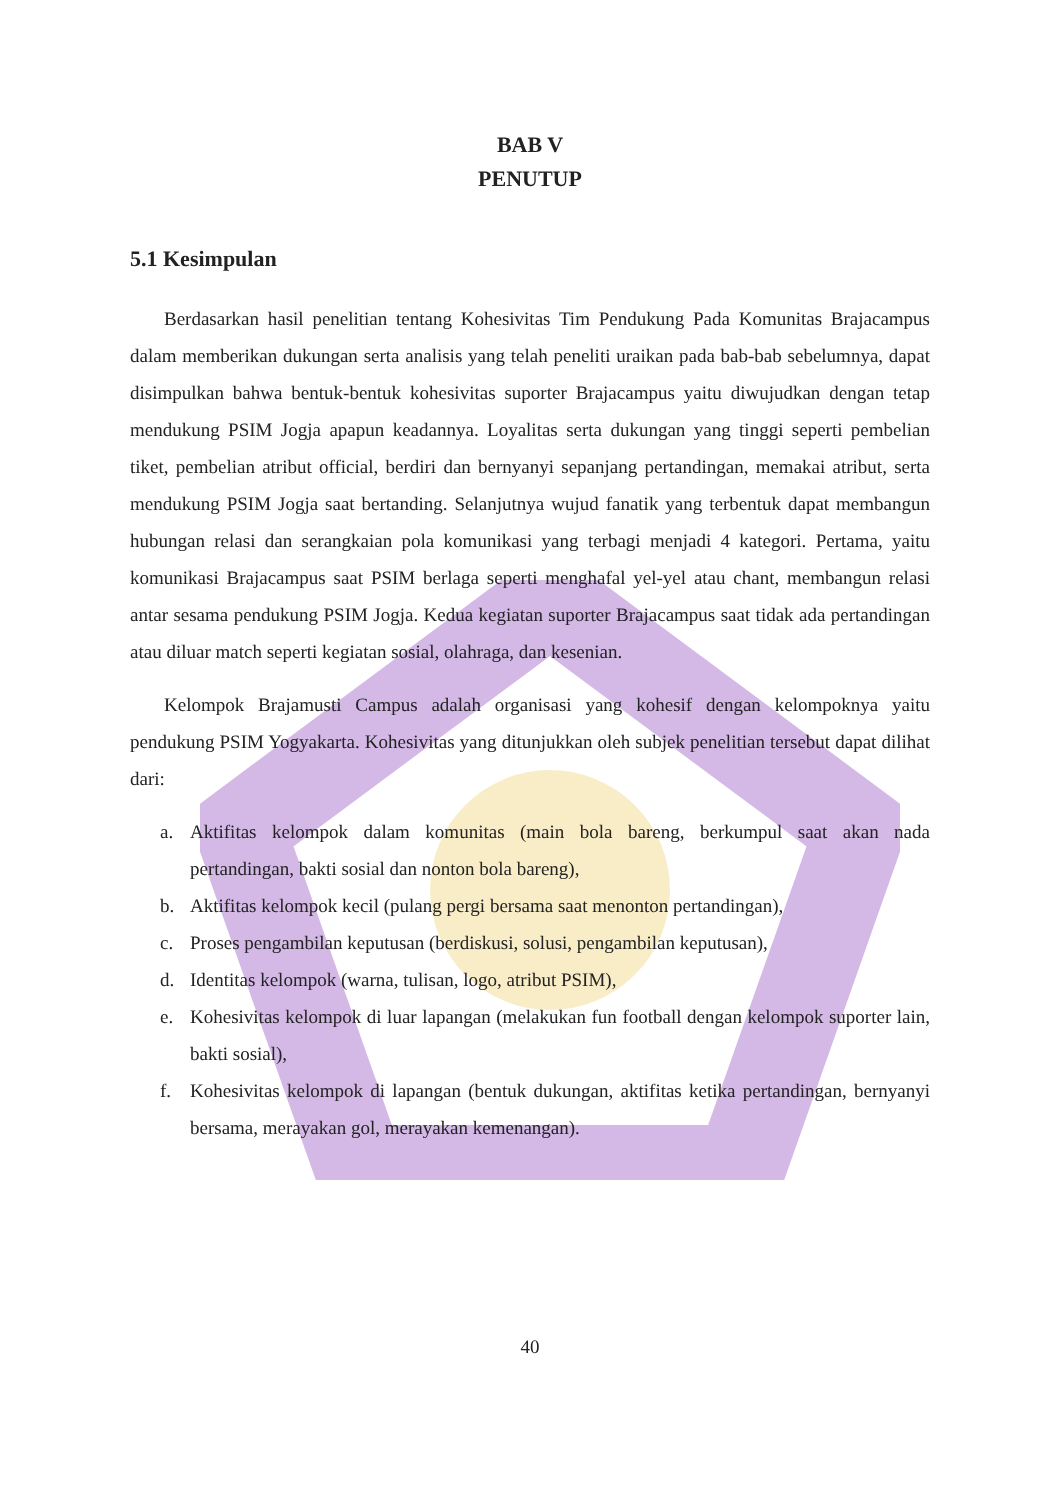BAB V
PENUTUP
5.1 Kesimpulan
Berdasarkan hasil penelitian tentang Kohesivitas Tim Pendukung Pada Komunitas Brajacampus dalam memberikan dukungan serta analisis yang telah peneliti uraikan pada bab-bab sebelumnya, dapat disimpulkan bahwa bentuk-bentuk kohesivitas suporter Brajacampus yaitu diwujudkan dengan tetap mendukung PSIM Jogja apapun keadannya. Loyalitas serta dukungan yang tinggi seperti pembelian tiket, pembelian atribut official, berdiri dan bernyanyi sepanjang pertandingan, memakai atribut, serta mendukung PSIM Jogja saat bertanding. Selanjutnya wujud fanatik yang terbentuk dapat membangun hubungan relasi dan serangkaian pola komunikasi yang terbagi menjadi 4 kategori. Pertama, yaitu komunikasi Brajacampus saat PSIM berlaga seperti menghafal yel-yel atau chant, membangun relasi antar sesama pendukung PSIM Jogja. Kedua kegiatan suporter Brajacampus saat tidak ada pertandingan atau diluar match seperti kegiatan sosial, olahraga, dan kesenian.
Kelompok Brajamusti Campus adalah organisasi yang kohesif dengan kelompoknya yaitu pendukung PSIM Yogyakarta. Kohesivitas yang ditunjukkan oleh subjek penelitian tersebut dapat dilihat dari:
a. Aktifitas kelompok dalam komunitas (main bola bareng, berkumpul saat akan nada pertandingan, bakti sosial dan nonton bola bareng),
b. Aktifitas kelompok kecil (pulang pergi bersama saat menonton pertandingan),
c. Proses pengambilan keputusan (berdiskusi, solusi, pengambilan keputusan),
d. Identitas kelompok (warna, tulisan, logo, atribut PSIM),
e. Kohesivitas kelompok di luar lapangan (melakukan fun football dengan kelompok suporter lain, bakti sosial),
f. Kohesivitas kelompok di lapangan (bentuk dukungan, aktifitas ketika pertandingan, bernyanyi bersama, merayakan gol, merayakan kemenangan).
40